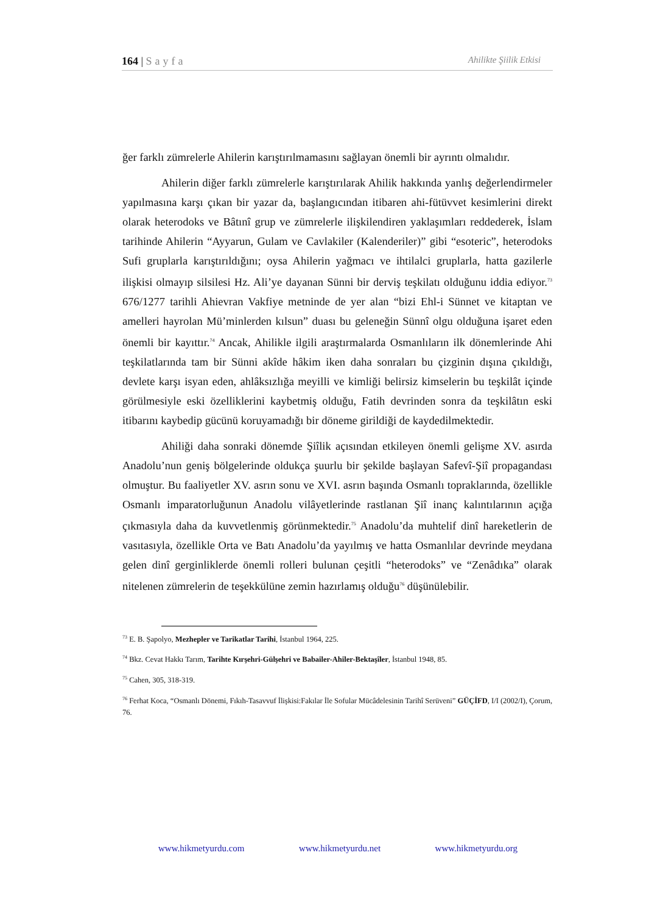164 | Sayfa
Ahilikte Şiilik Etkisi
ğer farklı zümrelerle Ahilerin karıştırılmamasını sağlayan önemli bir ayrıntı olmalıdır.
Ahilerin diğer farklı zümrelerle karıştırılarak Ahilik hakkında yanlış değerlendirmeler yapılmasına karşı çıkan bir yazar da, başlangıcından itibaren ahi-fütüvvet kesimlerini direkt olarak heterodoks ve Bâtınî grup ve zümrelerle ilişkilendiren yaklaşımları reddederek, İslam tarihinde Ahilerin “Ayyarun, Gulam ve Cavlakiler (Kalenderiler)” gibi “esoteric”, heterodoks Sufi gruplarla karıştırıldığını; oysa Ahilerin yağmacı ve ihtilalci gruplarla, hatta gazilerle ilişkisi olmayıp silsilesi Hz. Ali’ye dayanan Sünni bir derviş teşkilatı olduğunu iddia ediyor.<sup>73</sup> 676/1277 tarihli Ahievran Vakfiye metninde de yer alan “bizi Ehl-i Sünnet ve kitaptan ve amelleri hayrolan Mü’minlerden kılsun” duası bu geleneğin Sünnî olgu olduğuna işaret eden önemli bir kayıttır.<sup>74</sup> Ancak, Ahilikle ilgili araştırmalarda Osmanlıların ilk dönemlerinde Ahi teşkilatlarında tam bir Sünni akîde hâkim iken daha sonraları bu çizginin dışına çıkıldığı, devlete karşı isyan eden, ahlâksızlığa meyilli ve kimliği belirsiz kimselerin bu teşkilât içinde görülmesiyle eski özelliklerini kaybetmiş olduğu, Fatih devrinden sonra da teşkilâtın eski itibarını kaybedip gücünü koruyamadığı bir döneme girildiği de kaydedilmektedir.
Ahiliği daha sonraki dönemde Şiîlik açısından etkileyen önemli gelişme XV. asırda Anadolu’nun geniş bölgelerinde oldukça şuurlu bir şekilde başlayan Safevî-Şiî propagandası olmuştur. Bu faaliyetler XV. asrın sonu ve XVI. asrın başında Osmanlı topraklarında, özellikle Osmanlı imparatorluğunun Anadolu vilâyetlerinde rastlanan Şiî inanç kalıntılarının açığa çıkmasıyla daha da kuvvetlenmiş görünmektedir.<sup>75</sup> Anadolu’da muhtelif dinî hareketlerin de vasıtasıyla, özellikle Orta ve Batı Anadolu’da yayılmış ve hatta Osmanlılar devrinde meydana gelen dinî gerginliklerde önemli rolleri bulunan çeşitli “heterodoks” ve “Zenâdıka” olarak nitelenen zümrelerin de teşekkülüne zemin hazırlamış olduğu<sup>76</sup> düşünülebilir.
<sup>73</sup> E. B. Şapolyo, Mezhepler ve Tarikatlar Tarihi, İstanbul 1964, 225.
<sup>74</sup> Bkz. Cevat Hakkı Tarım, Tarihte Kırşehri-Gülşehri ve Babailer-Ahiler-Bektaşîler, İstanbul 1948, 85.
<sup>75</sup> Cahen, 305, 318-319.
<sup>76</sup> Ferhat Koca, “Osmanlı Dönemi, Fıkıh-Tasavvuf İlişkisi:Fakılar İle Sofular Mücâdelesinin Tarihî Serüveni” GÜÇİFD, I/I (2002/I), Çorum, 76.
www.hikmetyurdu.com www.hikmetyurdu.net www.hikmetyurdu.org